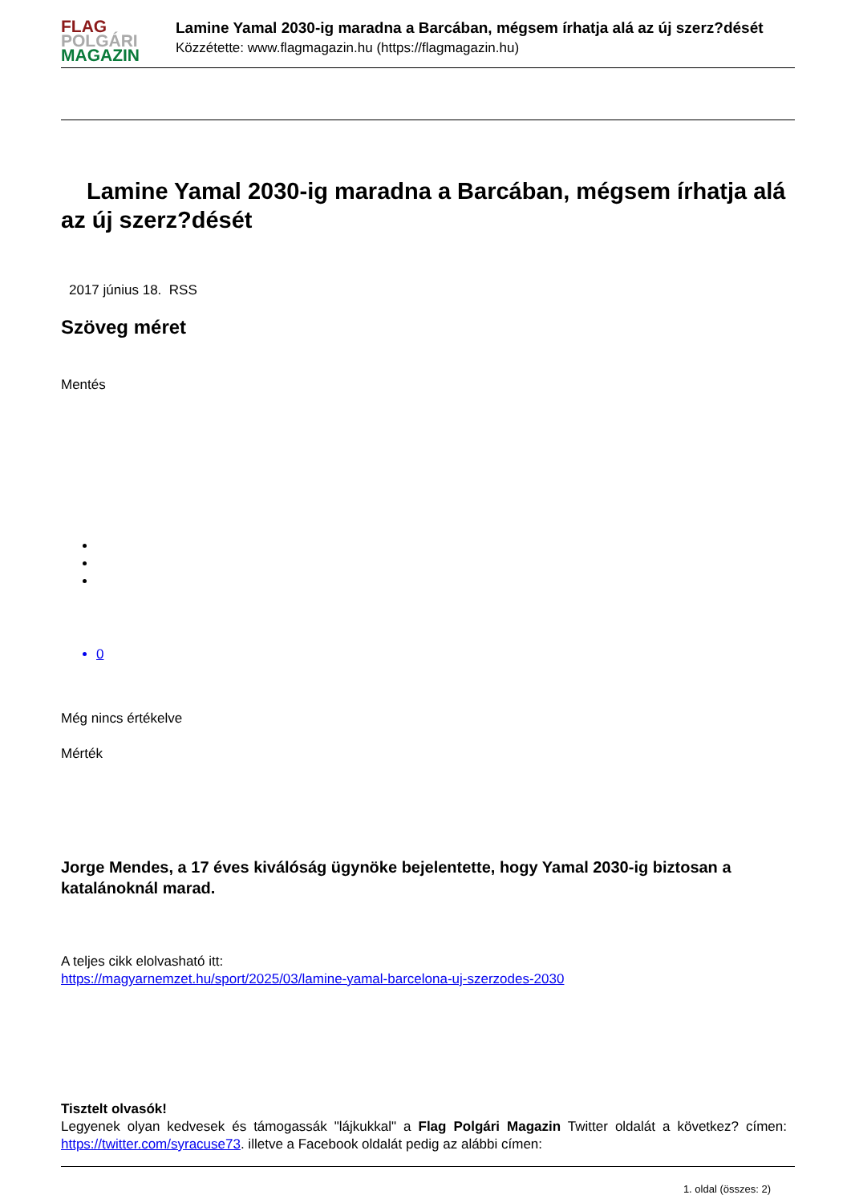FLAG
POLGÁRI
MAGAZIN
Lamine Yamal 2030-ig maradna a Barcában, mégsem írhatja alá az új szerz?dését
Közzétette: www.flagmagazin.hu (https://flagmagazin.hu)
Lamine Yamal 2030-ig maradna a Barcában, mégsem írhatja alá az új szerz?dését
2017 június 18. RSS
Szöveg méret
Mentés
0
Még nincs értékelve
Mérték
Jorge Mendes, a 17 éves kiválóság ügynöke bejelentette, hogy Yamal 2030-ig biztosan a katalánoknál marad.
A teljes cikk elolvasható itt:
https://magyarnemzet.hu/sport/2025/03/lamine-yamal-barcelona-uj-szerzodes-2030
Tisztelt olvasók!
Legyenek olyan kedvesek és támogassák "lájkukkal" a Flag Polgári Magazin Twitter oldalát a következ? címen: https://twitter.com/syracuse73. illetve a Facebook oldalát pedig az alábbi címen:
1. oldal (összes: 2)